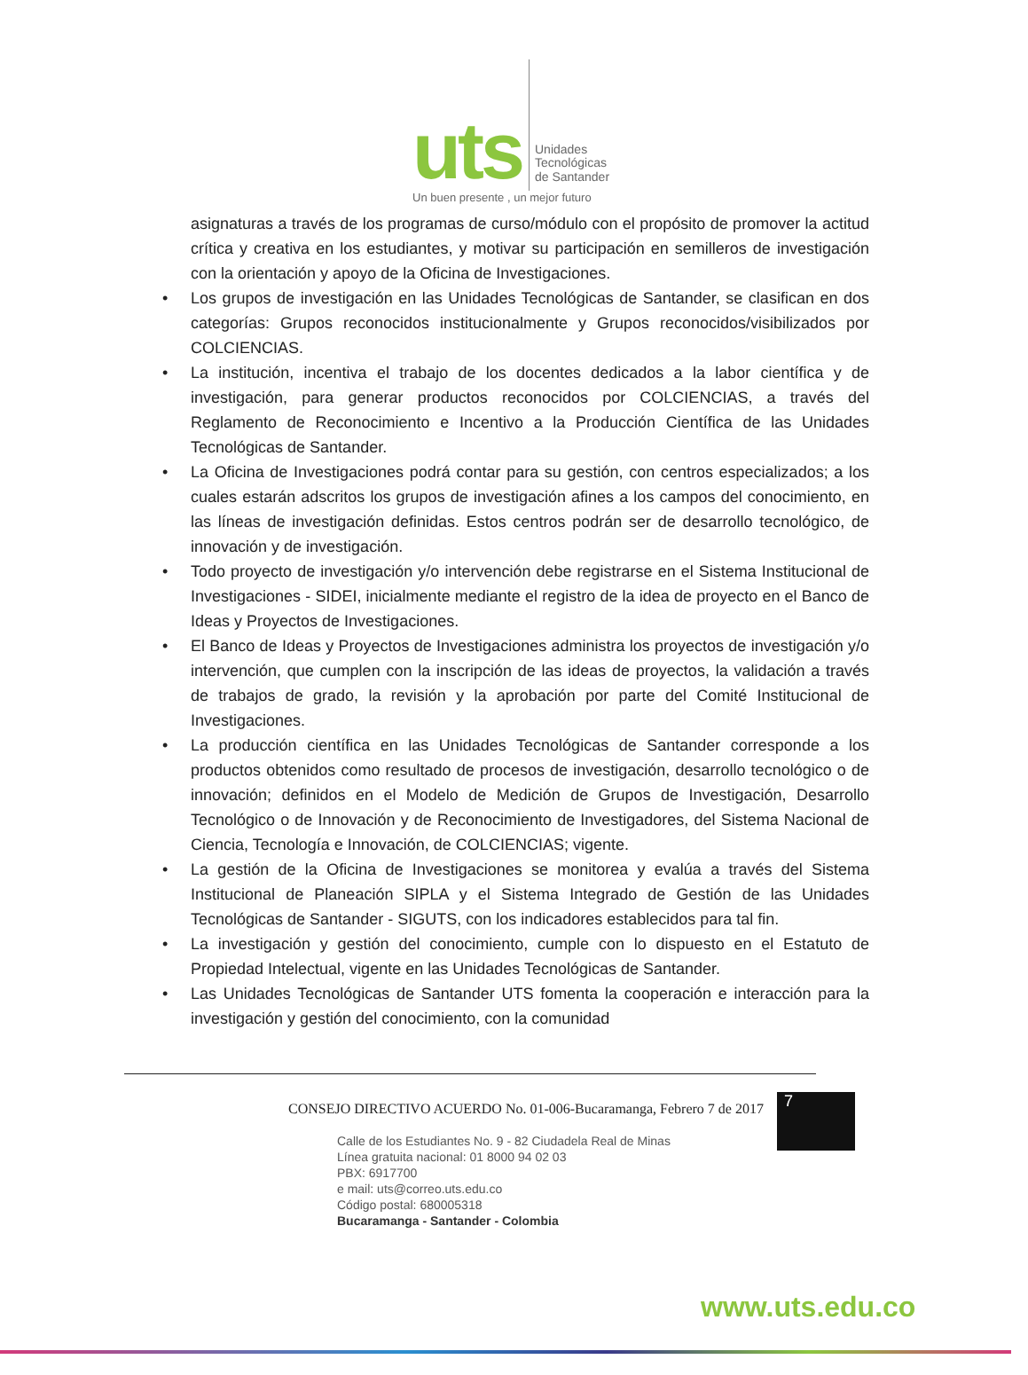uts
Unidades
Tecnológicas
de Santander
Un buen presente , un mejor futuro
asignaturas a través de los programas de curso/módulo con el propósito de promover la actitud crítica y creativa en los estudiantes, y motivar su participación en semilleros de investigación con la orientación y apoyo de la Oficina de Investigaciones.
• Los grupos de investigación en las Unidades Tecnológicas de Santander, se clasifican en dos categorías: Grupos reconocidos institucionalmente y Grupos reconocidos/visibilizados por COLCIENCIAS.
• La institución, incentiva el trabajo de los docentes dedicados a la labor científica y de investigación, para generar productos reconocidos por COLCIENCIAS, a través del Reglamento de Reconocimiento e Incentivo a la Producción Científica de las Unidades Tecnológicas de Santander.
• La Oficina de Investigaciones podrá contar para su gestión, con centros especializados; a los cuales estarán adscritos los grupos de investigación afines a los campos del conocimiento, en las líneas de investigación definidas. Estos centros podrán ser de desarrollo tecnológico, de innovación y de investigación.
• Todo proyecto de investigación y/o intervención debe registrarse en el Sistema Institucional de Investigaciones - SIDEI, inicialmente mediante el registro de la idea de proyecto en el Banco de Ideas y Proyectos de Investigaciones.
• El Banco de Ideas y Proyectos de Investigaciones administra los proyectos de investigación y/o intervención, que cumplen con la inscripción de las ideas de proyectos, la validación a través de trabajos de grado, la revisión y la aprobación por parte del Comité Institucional de Investigaciones.
• La producción científica en las Unidades Tecnológicas de Santander corresponde a los productos obtenidos como resultado de procesos de investigación, desarrollo tecnológico o de innovación; definidos en el Modelo de Medición de Grupos de Investigación, Desarrollo Tecnológico o de Innovación y de Reconocimiento de Investigadores, del Sistema Nacional de Ciencia, Tecnología e Innovación, de COLCIENCIAS; vigente.
• La gestión de la Oficina de Investigaciones se monitorea y evalúa a través del Sistema Institucional de Planeación SIPLA y el Sistema Integrado de Gestión de las Unidades Tecnológicas de Santander - SIGUTS, con los indicadores establecidos para tal fin.
• La investigación y gestión del conocimiento, cumple con lo dispuesto en el Estatuto de Propiedad Intelectual, vigente en las Unidades Tecnológicas de Santander.
• Las Unidades Tecnológicas de Santander UTS fomenta la cooperación e interacción para la investigación y gestión del conocimiento, con la comunidad
CONSEJO DIRECTIVO ACUERDO No. 01-006-Bucaramanga, Febrero 7 de 2017
7
Calle de los Estudiantes No. 9 - 82 Ciudadela Real de Minas
Línea gratuita nacional: 01 8000 94 02 03
PBX: 6917700
e mail: uts@correo.uts.edu.co
Código postal: 680005318
Bucaramanga - Santander - Colombia
www.uts.edu.co